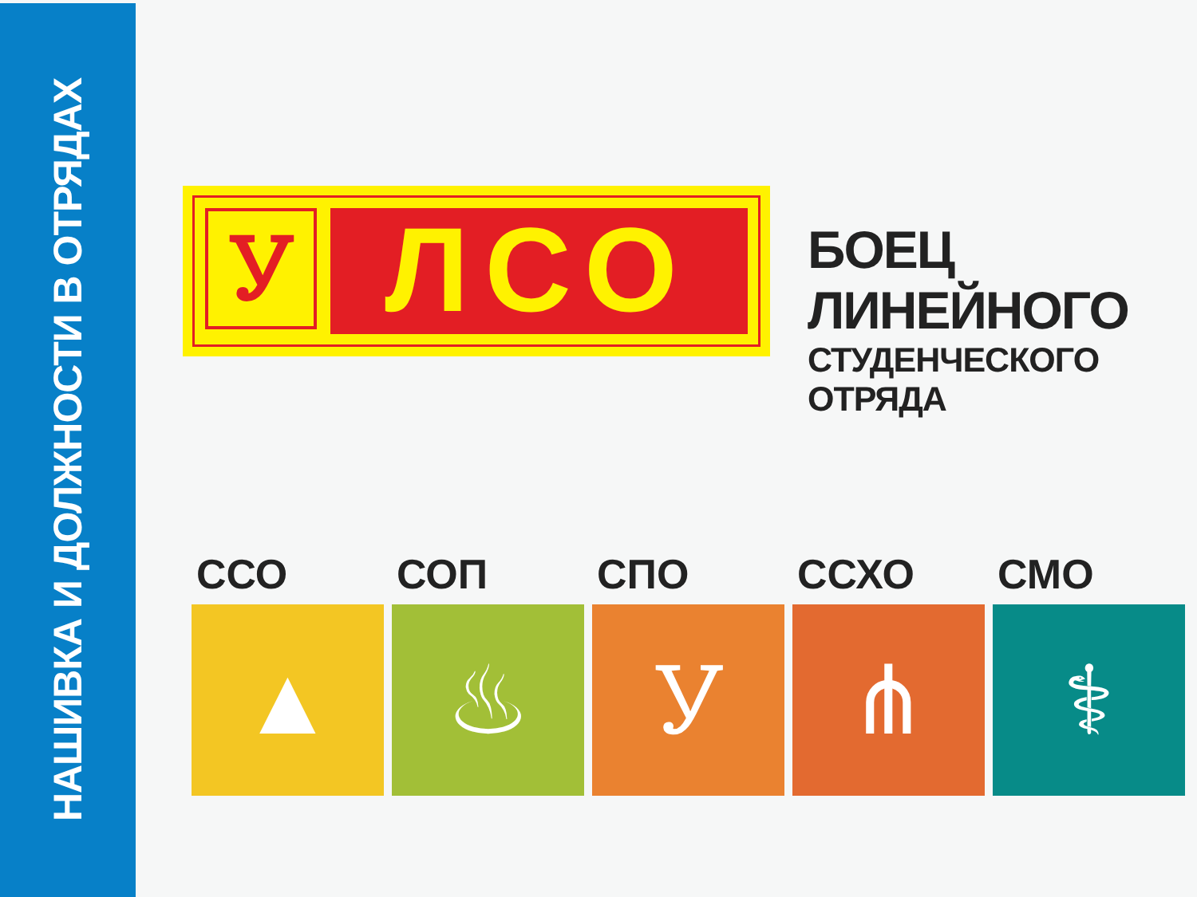НАШИВКА И ДОЛЖНОСТИ В ОТРЯДАХ
Ꭹ ЛСО
БОЕЦ ЛИНЕЙНОГО
СТУДЕНЧЕСКОГО ОТРЯДА
ССО
▲
СОП
♨
СПО
Ꭹ
ССХО
⋔
СМО
⚕